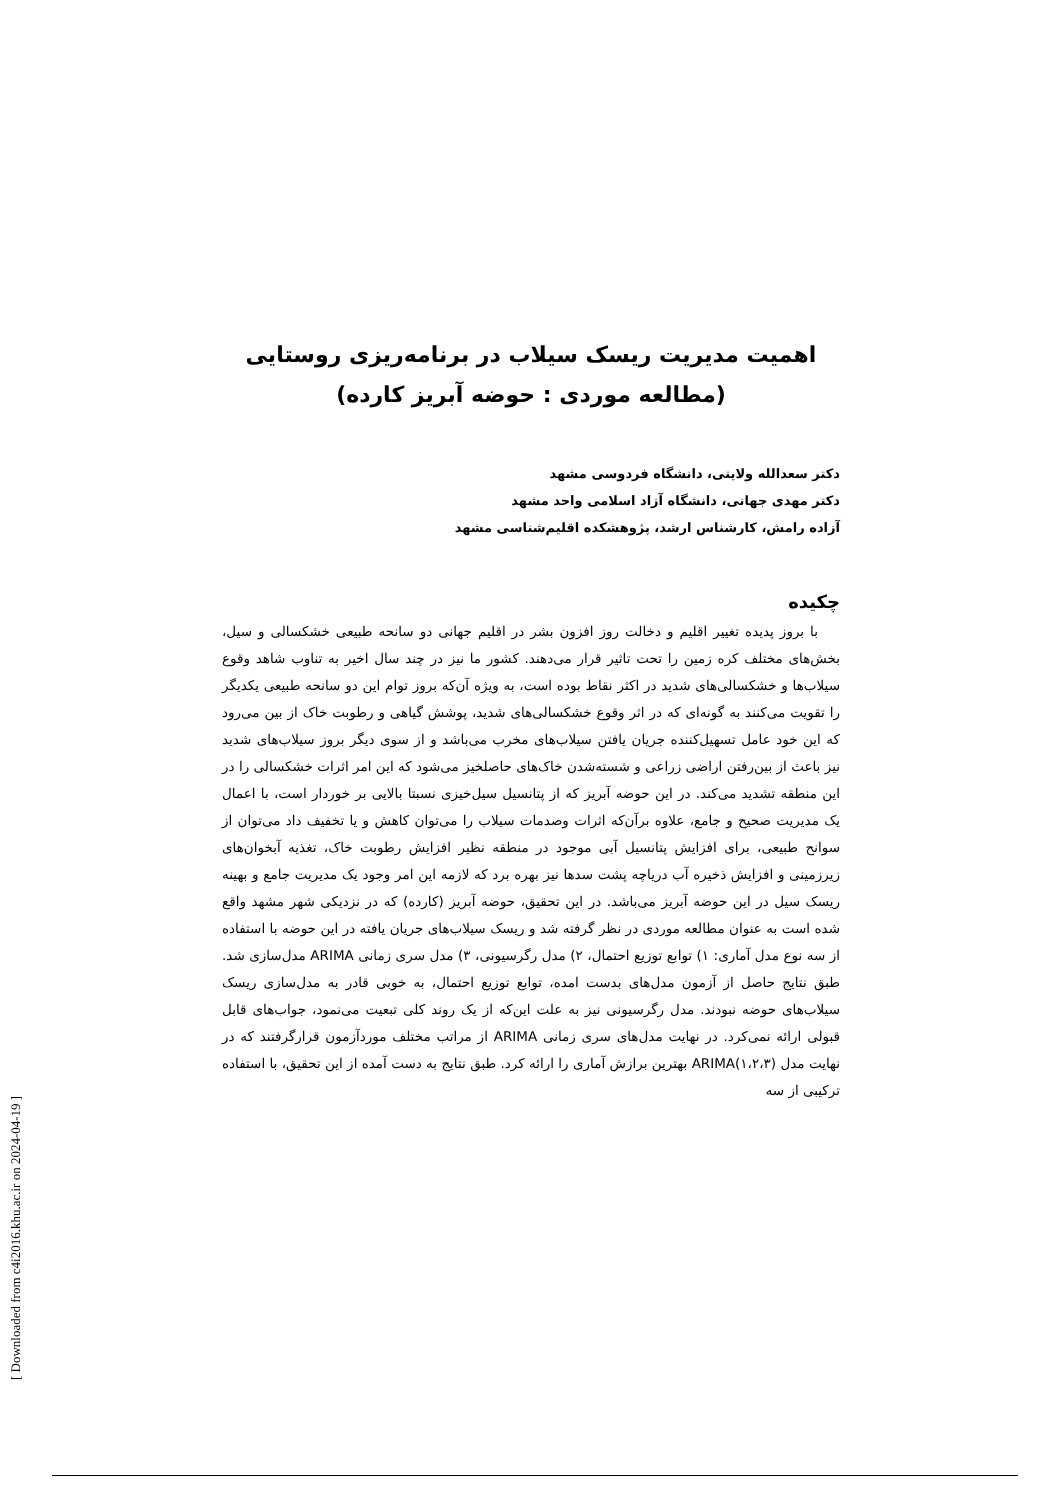اهمیت مدیریت ریسک سیلاب در برنامه‌ریزی روستایی
(مطالعه موردی : حوضه آبریز کارده)
دکتر سعدالله ولایتی، دانشگاه فردوسی مشهد
دکتر مهدی جهانی، دانشگاه آزاد اسلامی واحد مشهد
آزاده رامش، کارشناس ارشد، پژوهشکده اقلیم‌شناسی مشهد
چکیده
با بروز پدیده تغییر اقلیم و دخالت روز افزون بشر در اقلیم جهانی دو سانحه طبیعی خشکسالی و سیل، بخش‌های مختلف کره زمین را تحت تاثیر قرار می‌دهند. کشور ما نیز در چند سال اخیر به تناوب شاهد وقوع سیلاب‌ها و خشکسالی‌های شدید در اکثر نقاط بوده است، به ویژه آن‌که بروز توام این دو سانحه طبیعی یکدیگر را تقویت می‌کنند به گونه‌ای که در اثر وقوع خشکسالی‌های شدید، پوشش گیاهی و رطوبت خاک از بین می‌رود که این خود عامل تسهیل‌کننده جریان یافتن سیلاب‌های مخرب می‌باشد و از سوی دیگر بروز سیلاب‌های شدید نیز باعث از بین‌رفتن اراضی زراعی و شسته‌شدن خاک‌های حاصلخیز می‌شود که این امر اثرات خشکسالی را در این منطقه تشدید می‌کند. در این حوضه آبریز که از پتانسیل سیل‌خیزی نسبتا بالایی بر خوردار است، با اعمال یک مدیریت صحیح و جامع، علاوه برآن‌که اثرات وصدمات سیلاب را می‌توان کاهش و یا تخفیف داد می‌توان از سوانح طبیعی، برای افزایش پتانسیل آبی موجود در منطقه نظیر افزایش رطوبت خاک، تغذیه آبخوان‌های زیرزمینی و افزایش ذخیره آب دریاچه پشت سدها نیز بهره برد که لازمه این امر وجود یک مدیریت جامع و بهینه ریسک سیل در این حوضه آبریز می‌باشد. در این تحقیق، حوضه آبریز (کارده) که در نزدیکی شهر مشهد واقع شده است به عنوان مطالعه موردی در نظر گرفته شد و ریسک سیلاب‌های جریان یافته در این حوضه با استفاده از سه نوع مدل آماری: ۱) توابع توزیع احتمال، ۲) مدل رگرسیونی، ۳) مدل سری زمانی ARIMA مدل‌سازی شد. طبق نتایج حاصل از آزمون مدل‌های بدست امده، توابع توزیع احتمال، به خوبی قادر به مدل‌سازی ریسک سیلاب‌های حوضه نبودند. مدل رگرسیونی نیز به علت این‌که از یک روند کلی تبعیت می‌نمود، جواب‌های قابل قبولی ارائه نمی‌کرد. در نهایت مدل‌های سری زمانی ARIMA از مراتب مختلف موردآزمون قرارگرفتند که در نهایت مدل ARIMA(۱،۲،۳) بهترین برازش آماری را ارائه کرد. طبق نتایج به دست آمده از این تحقیق، با استفاده ترکیبی از سه
[ Downloaded from c4i2016.khu.ac.ir on 2024-04-19 ]